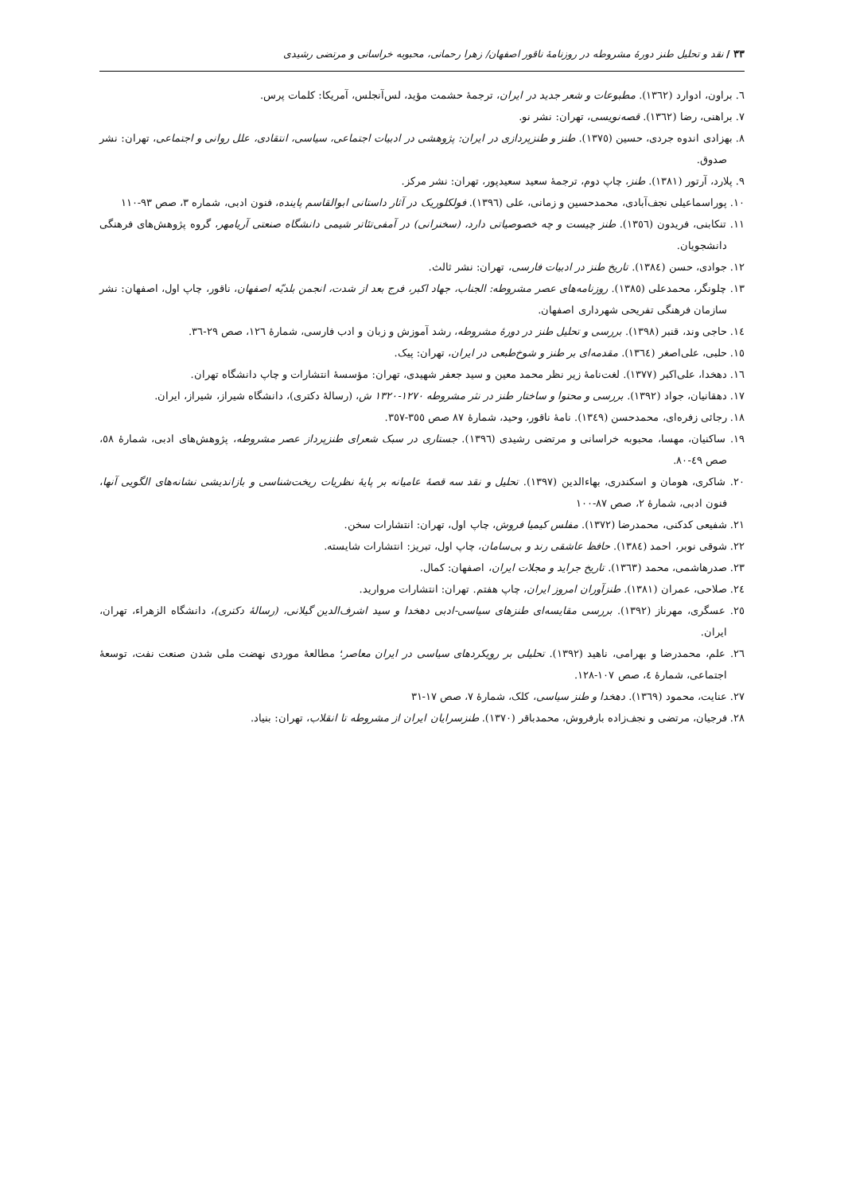۳۳ / نقد و تحلیل طنز دورۀ مشروطه در روزنامۀ ناقور اصفهان/ زهرا رحمانی، محبوبه خراسانی و مرتضی رشیدی
٦. براون، ادوارد (١٣٦٢). مطبوعات و شعر جدید در ایران، ترجمۀ حشمت مؤید، لس‌آنجلس، آمریکا: کلمات پرس.
٧. براهنی، رضا (١٣٦٢). قصه‌نویسی، تهران: نشر نو.
٨. بهزادی اندوه جردی، حسین (١٣٧٥). طنز و طنزپردازی در ایران: پژوهشی در ادبیات اجتماعی، سیاسی، انتقادی، علل روانی و اجتماعی، تهران: نشر صدوق.
٩. پلارد، آرتور (١٣٨١). طنز، چاپ دوم، ترجمۀ سعید سعیدپور، تهران: نشر مرکز.
١٠. پوراسماعیلی نجف‌آبادی، محمدحسین و زمانی، علی (١٣٩٦). فولکلوریک در آثار داستانی ابوالقاسم پاینده، فنون ادبی، شماره ٣، صص ٩٣-١١٠
١١. تنکابنی، فریدون (١٣٥٦). طنز چیست و چه خصوصیاتی دارد، (سخنرانی) در آمفی‌تئاتر شیمی دانشگاه صنعتی آریامهر، گروه پژوهش‌های فرهنگی دانشجویان.
١٢. جوادی، حسن (١٣٨٤). تاریخ طنز در ادبیات فارسی، تهران: نشر ثالث.
١٣. چلونگر، محمدعلی (١٣٨٥). روزنامه‌های عصر مشروطه: الجناب، جهاد اکبر، فرج بعد از شدت، انجمن بلدیّه اصفهان، ناقور، چاپ اول، اصفهان: نشر سازمان فرهنگی تفریحی شهرداری اصفهان.
١٤. حاجی وند، قنبر (١٣٩٨). بررسی و تحلیل طنز در دورۀ مشروطه، رشد آموزش و زبان و ادب فارسی، شمارۀ ١٢٦، صص ٢٩-٣٦.
١٥. حلبی، علی‌اصغر (١٣٦٤). مقدمه‌ای بر طنز و شوخ‌طبعی در ایران، تهران: پیک.
١٦. دهخدا، علی‌اکبر (١٣٧٧). لغت‌نامۀ زیر نظر محمد معین و سید جعفر شهیدی، تهران: مؤسسۀ انتشارات و چاپ دانشگاه تهران.
١٧. دهقانیان، جواد (١٣٩٢). بررسی و محتوا و ساختار طنز در نثر مشروطه ١٢٧٠-١٣٢٠ ش، (رسالۀ دکتری)، دانشگاه شیراز، شیراز، ایران.
١٨. رجائی زفره‌ای، محمدحسن (١٣٤٩). نامۀ ناقور، وحید، شمارۀ ٨٧ صص ٣٥٥-٣٥٧.
١٩. ساکنیان، مهسا، محبوبه خراسانی و مرتضی رشیدی (١٣٩٦). جستاری در سبک شعرای طنزپرداز عصر مشروطه، پژوهش‌های ادبی، شمارۀ ٥٨، صص ٤٩-٨٠.
٢٠. شاکری، هومان و اسکندری، بهاءالدین (١٣٩٧). تحلیل و نقد سه قصۀ عامیانه بر پایۀ نظریات ریخت‌شناسی و بازاندیشی نشانه‌های الگویی آنها، فنون ادبی، شمارۀ ٢، صص ٨٧-١٠٠
٢١. شفیعی کدکنی، محمدرضا (١٣٧٢). مفلس کیمیا فروش، چاپ اول، تهران: انتشارات سخن.
٢٢. شوقی نوبر، احمد (١٣٨٤). حافظ عاشقی رند و بی‌سامان، چاپ اول، تبریز: انتشارات شایسته.
٢٣. صدرهاشمی، محمد (١٣٦٣). تاریخ جراید و مجلات ایران، اصفهان: کمال.
٢٤. صلاحی، عمران (١٣٨١). طنزآوران امروز ایران، چاپ هفتم. تهران: انتشارات مروارید.
٢٥. عسگری، مهرناز (١٣٩٢). بررسی مقایسه‌ای طنزهای سیاسی-ادبی دهخدا و سید اشرف‌الدین گیلانی، (رسالۀ دکتری)، دانشگاه الزهراء، تهران، ایران.
٢٦. علم، محمدرضا و بهرامی، ناهید (١٣٩٢). تحلیلی بر رویکردهای سیاسی در ایران معاصر؛ مطالعۀ موردی نهضت ملی شدن صنعت نفت، توسعۀ اجتماعی، شمارۀ ٤، صص ١٠٧-١٢٨.
٢٧. عنایت، محمود (١٣٦٩). دهخدا و طنز سیاسی، کلک، شمارۀ ٧، صص ١٧-٣١
٢٨. فرجیان، مرتضی و نجف‌زاده بارفروش، محمدباقر (١٣٧٠). طنزسرایان ایران از مشروطه تا انقلاب، تهران: بنیاد.